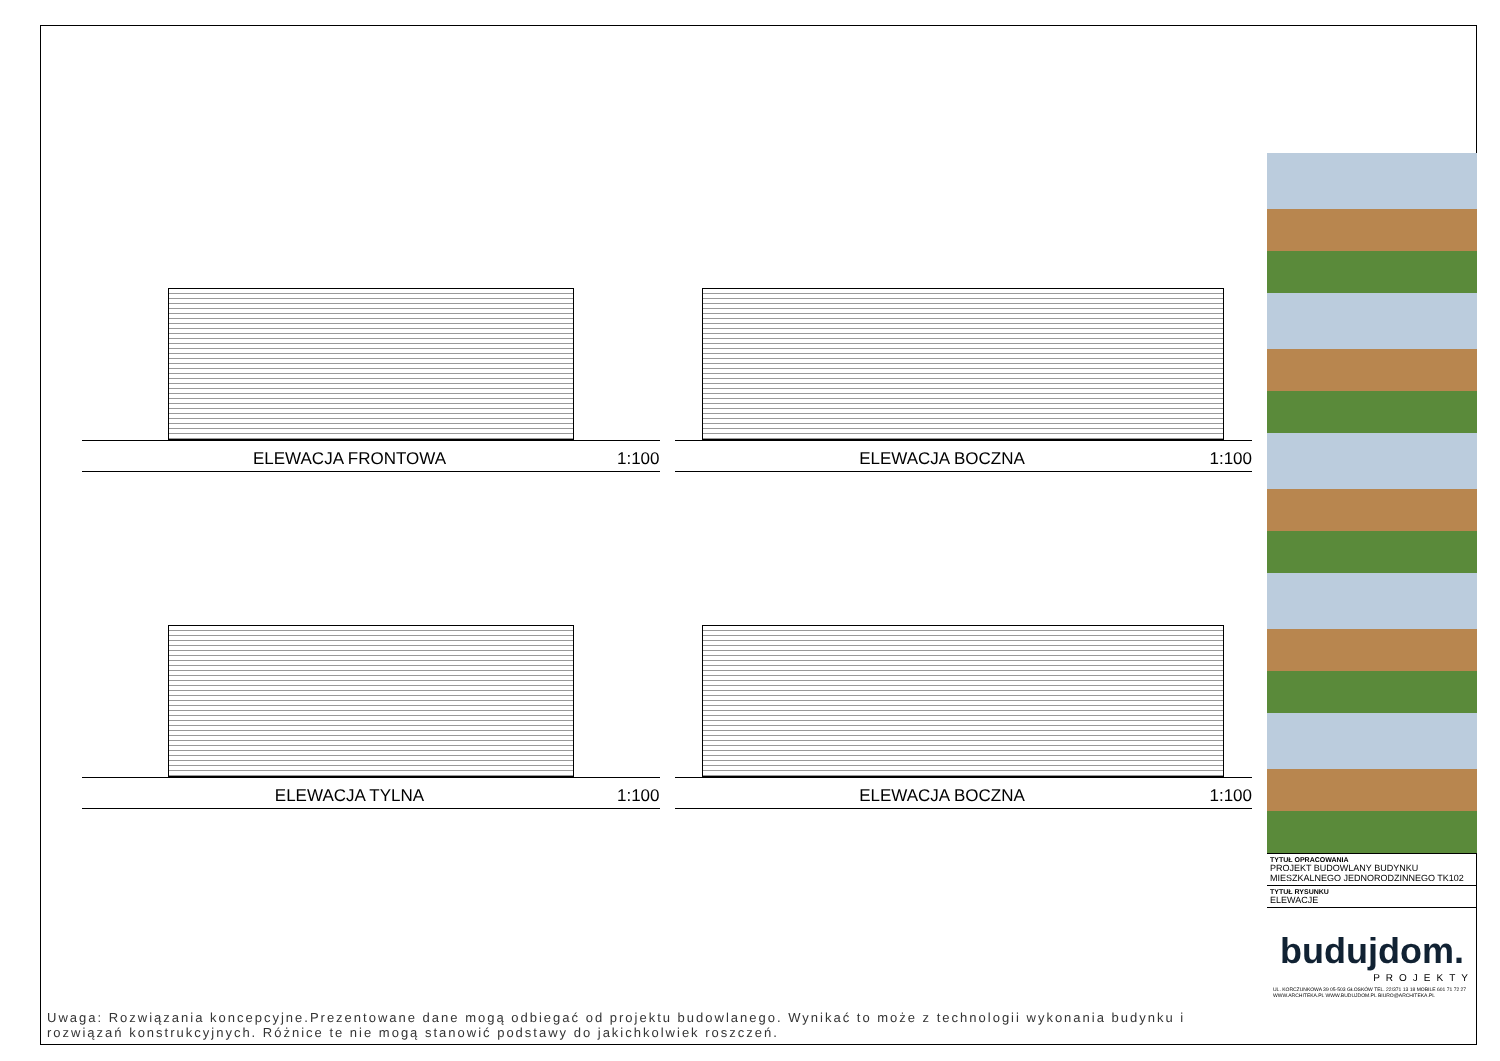ELEWACJA FRONTOWA 1:100 ELEWACJA BOCZNA 1:100
ELEWACJA TYLNA 1:100 ELEWACJA BOCZNA 1:100
TYTUŁ OPRACOWANIA
PROJEKT BUDOWLANY BUDYNKU MIESZKALNEGO JEDNORODZINNEGO TK102
TYTUŁ RYSUNKU
ELEWACJE
budujdom.
PROJEKTY
UL. KORCZUNKOWA 39 05-503 GŁOSKÓW TEL. 22/371 13 18 MOBILE 601 71 72 27
WWW.ARCHITEKA.PL WWW.BUDUJDOM.PL BIURO@ARCHITEKA.PL
Uwaga: Rozwiązania koncepcyjne.Prezentowane dane mogą odbiegać od projektu budowlanego. Wynikać to może z technologii wykonania budynku i rozwiązań konstrukcyjnych. Różnice te nie mogą stanowić podstawy do jakichkolwiek roszczeń.